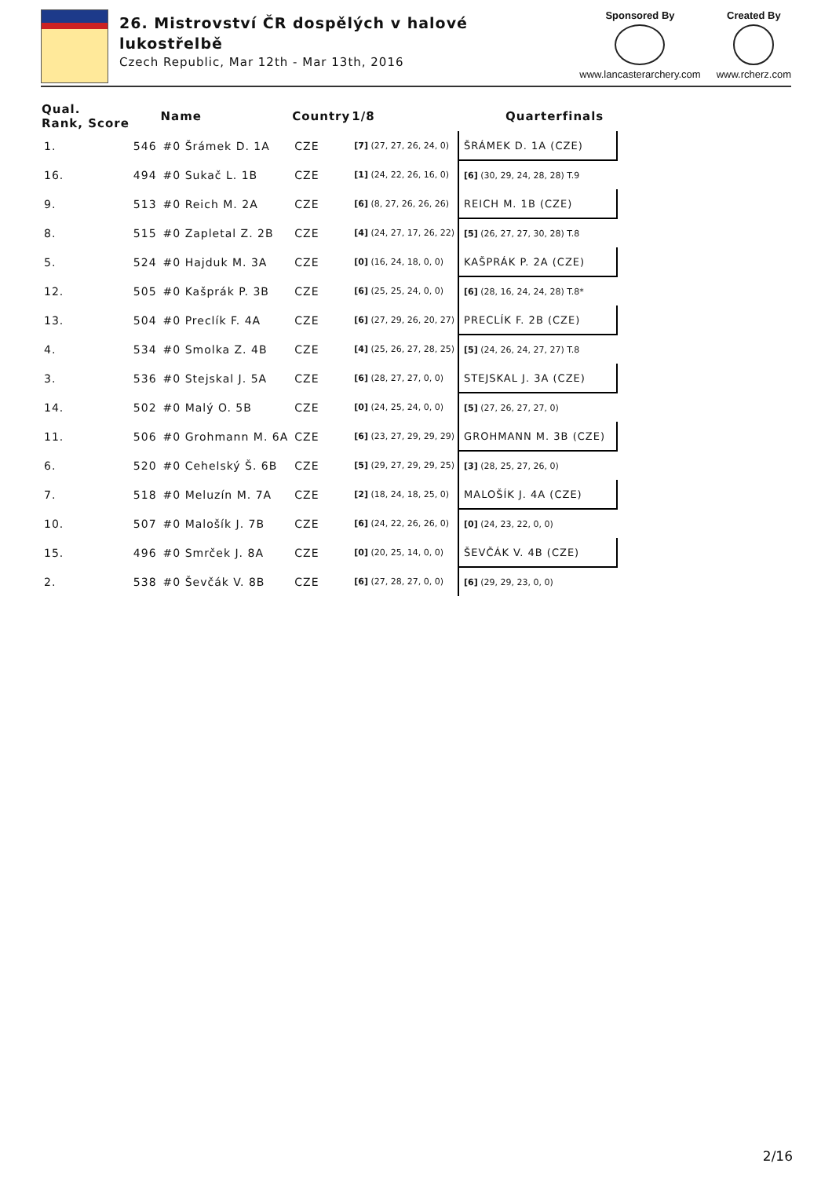26. Mistrovství ČR dospělých v halové lukostřelbě
Czech Republic, Mar 12th - Mar 13th, 2016
Sponsored By
www.lancasterarchery.com
Created By
www.rcherz.com
| Qual. Rank, Score | | Name | Country | 1/8 | Quarterfinals |
| --- | --- | --- | --- | --- | --- |
| 1. | 546 | #0 Šrámek D. 1A | CZE | [7] (27, 27, 26, 24, 0) | ŠRÁMEK D. 1A (CZE) |
| 16. | 494 | #0 Sukač L. 1B | CZE | [1] (24, 22, 26, 16, 0) | [6] (30, 29, 24, 28, 28) T.9 |
| 9. | 513 | #0 Reich M. 2A | CZE | [6] (8, 27, 26, 26, 26) | REICH M. 1B (CZE) |
| 8. | 515 | #0 Zapletal Z. 2B | CZE | [4] (24, 27, 17, 26, 22) | [5] (26, 27, 27, 30, 28) T.8 |
| 5. | 524 | #0 Hajduk M. 3A | CZE | [0] (16, 24, 18, 0, 0) | KAŠPRÁK P. 2A (CZE) |
| 12. | 505 | #0 Kašprák P. 3B | CZE | [6] (25, 25, 24, 0, 0) | [6] (28, 16, 24, 24, 28) T.8* |
| 13. | 504 | #0 Preclík F. 4A | CZE | [6] (27, 29, 26, 20, 27) | PRECLÍK F. 2B (CZE) |
| 4. | 534 | #0 Smolka Z. 4B | CZE | [4] (25, 26, 27, 28, 25) | [5] (24, 26, 24, 27, 27) T.8 |
| 3. | 536 | #0 Stejskal J. 5A | CZE | [6] (28, 27, 27, 0, 0) | STEJSKAL J. 3A (CZE) |
| 14. | 502 | #0 Malý O. 5B | CZE | [0] (24, 25, 24, 0, 0) | [5] (27, 26, 27, 27, 0) |
| 11. | 506 | #0 Grohmann M. 6A | CZE | [6] (23, 27, 29, 29, 29) | GROHMANN M. 3B (CZE) |
| 6. | 520 | #0 Cehelský Š. 6B | CZE | [5] (29, 27, 29, 29, 25) | [3] (28, 25, 27, 26, 0) |
| 7. | 518 | #0 Meluzín M. 7A | CZE | [2] (18, 24, 18, 25, 0) | MALOŠÍK J. 4A (CZE) |
| 10. | 507 | #0 Malošík J. 7B | CZE | [6] (24, 22, 26, 26, 0) | [0] (24, 23, 22, 0, 0) |
| 15. | 496 | #0 Smrček J. 8A | CZE | [0] (20, 25, 14, 0, 0) | ŠEVČÁK V. 4B (CZE) |
| 2. | 538 | #0 Ševčák V. 8B | CZE | [6] (27, 28, 27, 0, 0) | [6] (29, 29, 23, 0, 0) |
2/16